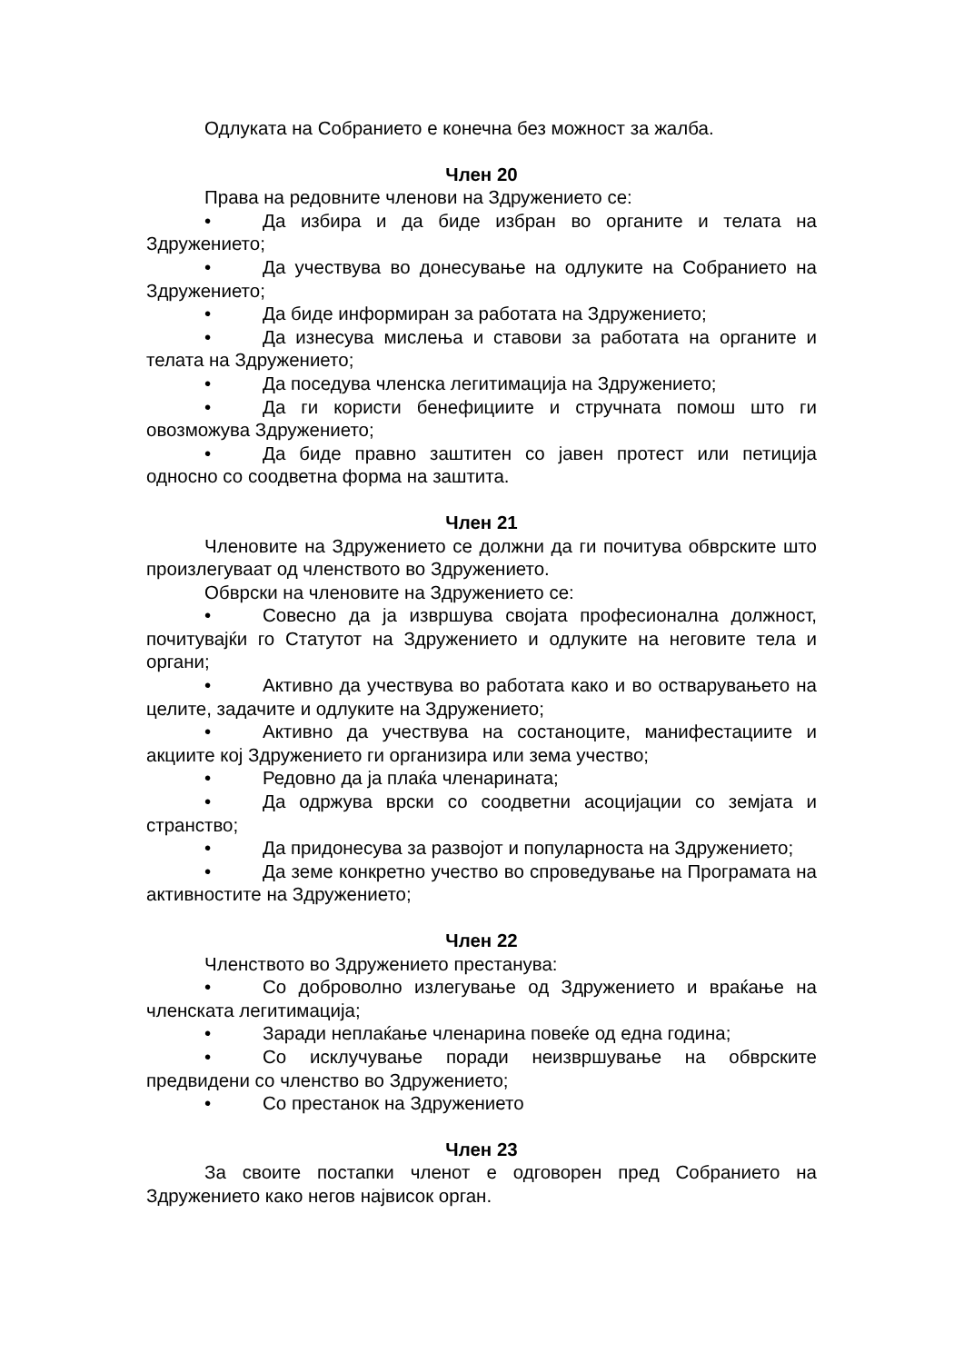Одлуката на Собранието е конечна без можност за жалба.
Член 20
Права на редовните членови на Здружението се:
• Да избира и да биде избран во органите и телата на Здружението;
• Да учествува во донесување на одлуките на Собранието на Здружението;
• Да биде информиран за работата на Здружението;
• Да изнесува мислења и ставови за работата на органите и телата на Здружението;
• Да поседува членска легитимација на Здружението;
• Да ги користи бенефициите и стручната помош што ги овозможува Здружението;
• Да биде правно заштитен со јавен протест или петиција односно со соодветна форма на заштита.
Член 21
Членовите на Здружението се должни да ги почитува обврските што произлегуваат од членството во Здружението.
Обврски на членовите на Здружението се:
• Совесно да ја извршува својата професионална должност, почитувајќи го Статутот на Здружението и одлуките на неговите тела и органи;
• Активно да учествува во работата како и во остварувањето на целите, задачите и одлуките на Здружението;
• Активно да учествува на состаноците, манифестациите и акциите кој Здружението ги организира или зема учество;
• Редовно да ја плаќа членарината;
• Да одржува врски со соодветни асоцијации со земјата и странство;
• Да придонесува за развојот и популарноста на Здружението;
• Да земе конкретно учество во спроведување на Програмата на активностите на Здружението;
Член 22
Членството во Здружението престанува:
• Со доброволно излегување од Здружението и враќање на членската легитимација;
• Заради неплаќање членарина повеќе од една година;
• Со исклучување поради неизвршување на обврските предвидени со членство во Здружението;
• Со престанок на Здружението
Член 23
За своите постапки членот е одговорен пред Собранието на Здружението како негов највисок орган.